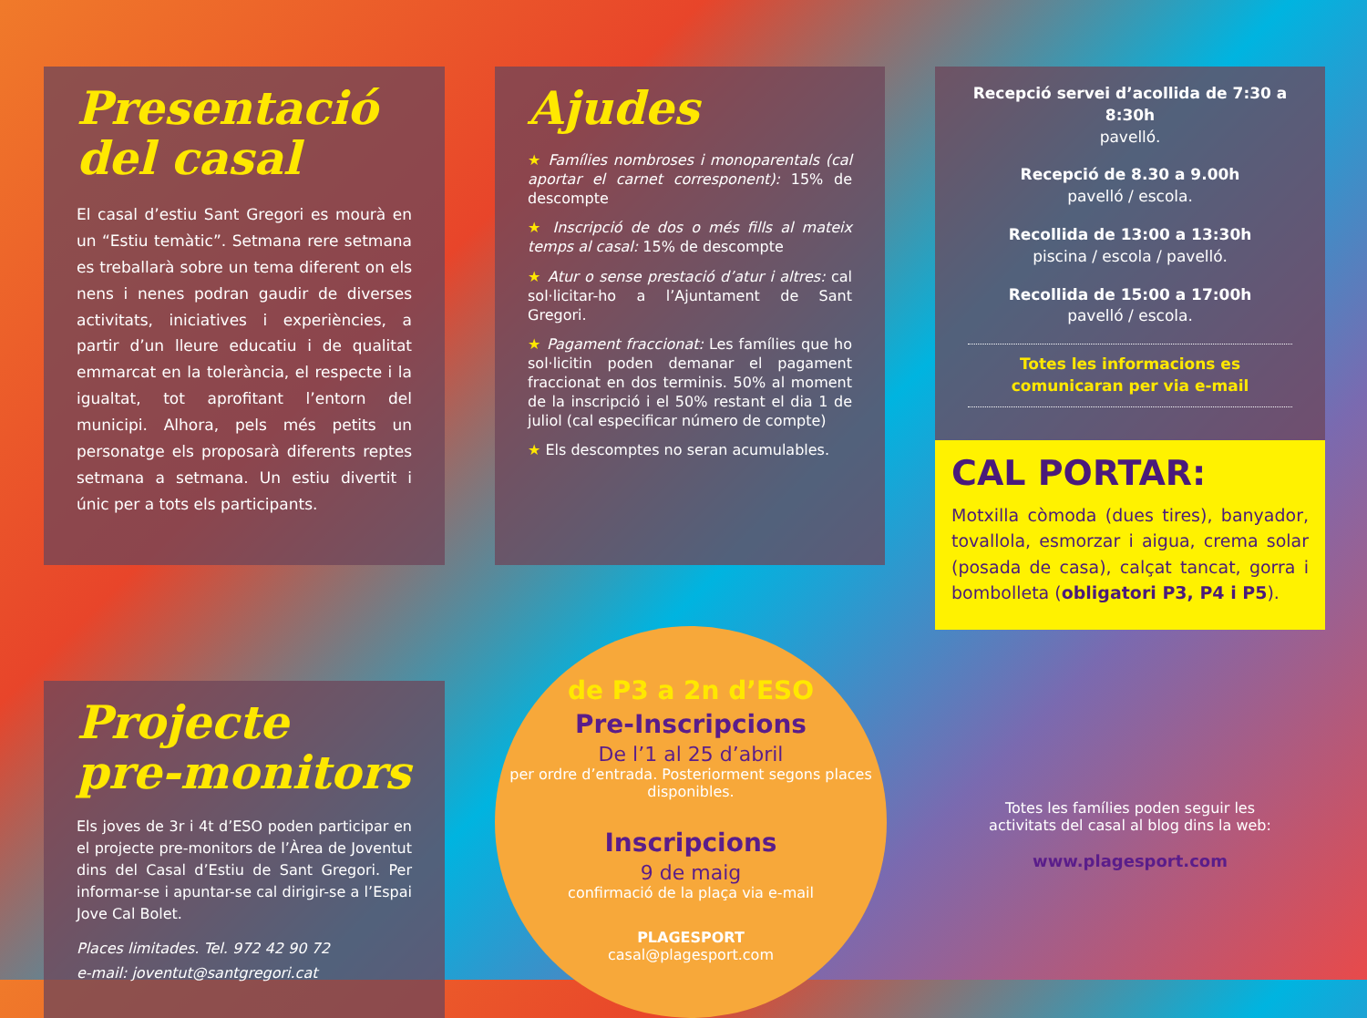Presentació
del casal
El casal d’estiu Sant Gregori es mourà en un “Estiu temàtic”. Setmana rere setmana es treballarà sobre un tema diferent on els nens i nenes podran gaudir de diverses activitats, iniciatives i experiències, a partir d’un lleure educatiu i de qualitat emmarcat en la tolerància, el respecte i la igualtat, tot aprofitant l’entorn del municipi. Alhora, pels més petits un personatge els proposarà diferents reptes setmana a setmana. Un estiu divertit i únic per a tots els participants.
Ajudes
★ Famílies nombroses i monoparentals (cal aportar el carnet corresponent): 15% de descompte
★ Inscripció de dos o més fills al mateix temps al casal: 15% de descompte
★ Atur o sense prestació d’atur i altres: cal sol·licitar-ho a l’Ajuntament de Sant Gregori.
★ Pagament fraccionat: Les famílies que ho sol·licitin poden demanar el pagament fraccionat en dos terminis. 50% al moment de la inscripció i el 50% restant el dia 1 de juliol (cal especificar número de compte)
★ Els descomptes no seran acumulables.
Recepció servei d’acollida de 7:30 a 8:30h
pavelló.
Recepció de 8.30 a 9.00h
pavelló / escola.
Recollida de 13:00 a 13:30h
piscina / escola / pavelló.
Recollida de 15:00 a 17:00h
pavelló / escola.
Totes les informacions es comunicaran per via e-mail
CAL PORTAR:
Motxilla còmoda (dues tires), banyador, tovallola, esmorzar i aigua, crema solar (posada de casa), calçat tancat, gorra i bombolleta (obligatori P3, P4 i P5).
Projecte
pre-monitors
Els joves de 3r i 4t d’ESO poden participar en el projecte pre-monitors de l’Àrea de Joventut dins del Casal d’Estiu de Sant Gregori. Per informar-se i apuntar-se cal dirigir-se a l’Espai Jove Cal Bolet.
Places limitades. Tel. 972 42 90 72
e-mail: joventut@santgregori.cat
de P3 a 2n d’ESO
Pre-Inscripcions
De l’1 al 25 d’abril
per ordre d’entrada. Posteriorment segons places disponibles.
Inscripcions
9 de maig
confirmació de la plaça via e-mail
PLAGESPORT
casal@plagesport.com
Totes les famílies poden seguir les activitats del casal al blog dins la web:
www.plagesport.com